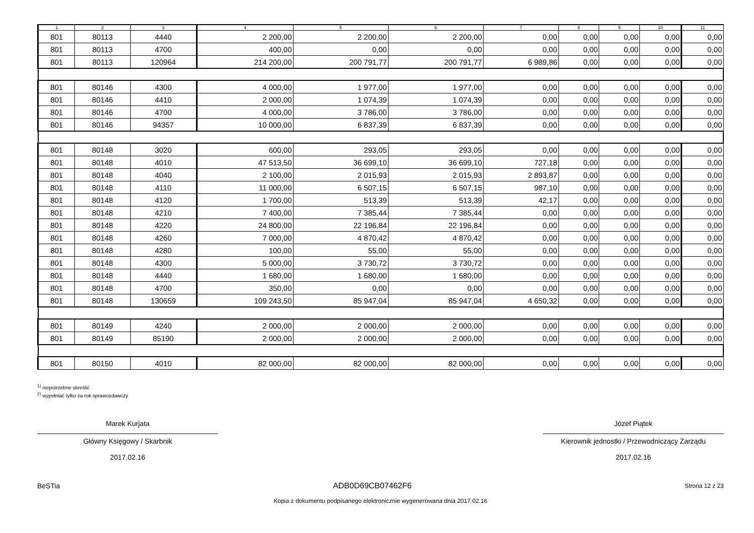| 1 | 2 | 3 | 4 | 5 | 6 | 7 | 8 | 9 | 10 | 11 |
| --- | --- | --- | --- | --- | --- | --- | --- | --- | --- | --- |
| 801 | 80113 | 4440 | 2 200,00 | 2 200,00 | 2 200,00 | 0,00 | 0,00 | 0,00 | 0,00 | 0,00 |
| 801 | 80113 | 4700 | 400,00 | 0,00 | 0,00 | 0,00 | 0,00 | 0,00 | 0,00 | 0,00 |
| 801 | 80113 | 120964 | 214 200,00 | 200 791,77 | 200 791,77 | 6 989,86 | 0,00 | 0,00 | 0,00 | 0,00 |
| 801 | 80146 | 4300 | 4 000,00 | 1 977,00 | 1 977,00 | 0,00 | 0,00 | 0,00 | 0,00 | 0,00 |
| 801 | 80146 | 4410 | 2 000,00 | 1 074,39 | 1 074,39 | 0,00 | 0,00 | 0,00 | 0,00 | 0,00 |
| 801 | 80146 | 4700 | 4 000,00 | 3 786,00 | 3 786,00 | 0,00 | 0,00 | 0,00 | 0,00 | 0,00 |
| 801 | 80146 | 94357 | 10 000,00 | 6 837,39 | 6 837,39 | 0,00 | 0,00 | 0,00 | 0,00 | 0,00 |
| 801 | 80148 | 3020 | 600,00 | 293,05 | 293,05 | 0,00 | 0,00 | 0,00 | 0,00 | 0,00 |
| 801 | 80148 | 4010 | 47 513,50 | 36 699,10 | 36 699,10 | 727,18 | 0,00 | 0,00 | 0,00 | 0,00 |
| 801 | 80148 | 4040 | 2 100,00 | 2 015,93 | 2 015,93 | 2 893,87 | 0,00 | 0,00 | 0,00 | 0,00 |
| 801 | 80148 | 4110 | 11 000,00 | 6 507,15 | 6 507,15 | 987,10 | 0,00 | 0,00 | 0,00 | 0,00 |
| 801 | 80148 | 4120 | 1 700,00 | 513,39 | 513,39 | 42,17 | 0,00 | 0,00 | 0,00 | 0,00 |
| 801 | 80148 | 4210 | 7 400,00 | 7 385,44 | 7 385,44 | 0,00 | 0,00 | 0,00 | 0,00 | 0,00 |
| 801 | 80148 | 4220 | 24 800,00 | 22 196,84 | 22 196,84 | 0,00 | 0,00 | 0,00 | 0,00 | 0,00 |
| 801 | 80148 | 4260 | 7 000,00 | 4 870,42 | 4 870,42 | 0,00 | 0,00 | 0,00 | 0,00 | 0,00 |
| 801 | 80148 | 4280 | 100,00 | 55,00 | 55,00 | 0,00 | 0,00 | 0,00 | 0,00 | 0,00 |
| 801 | 80148 | 4300 | 5 000,00 | 3 730,72 | 3 730,72 | 0,00 | 0,00 | 0,00 | 0,00 | 0,00 |
| 801 | 80148 | 4440 | 1 680,00 | 1 680,00 | 1 680,00 | 0,00 | 0,00 | 0,00 | 0,00 | 0,00 |
| 801 | 80148 | 4700 | 350,00 | 0,00 | 0,00 | 0,00 | 0,00 | 0,00 | 0,00 | 0,00 |
| 801 | 80148 | 130659 | 109 243,50 | 85 947,04 | 85 947,04 | 4 650,32 | 0,00 | 0,00 | 0,00 | 0,00 |
| 801 | 80149 | 4240 | 2 000,00 | 2 000,00 | 2 000,00 | 0,00 | 0,00 | 0,00 | 0,00 | 0,00 |
| 801 | 80149 | 85190 | 2 000,00 | 2 000,00 | 2 000,00 | 0,00 | 0,00 | 0,00 | 0,00 | 0,00 |
| 801 | 80150 | 4010 | 82 000,00 | 82 000,00 | 82 000,00 | 0,00 | 0,00 | 0,00 | 0,00 | 0,00 |
<sup>1)</sup> niepotrzebne skreślić
<sup>2)</sup> wypełniać tylko za rok sprawozdawczy
Marek Kurjata
Główny Księgowy / Skarbnik
2017.02.16
Józef Piątek
Kierownik jednostki / Przewodniczący Zarządu
2017.02.16
BeSTia ADB0D69CB07462F6 Strona 12 z 23
Kopia z dokumentu podpisanego elektronicznie wygenerowana dnia 2017.02.16